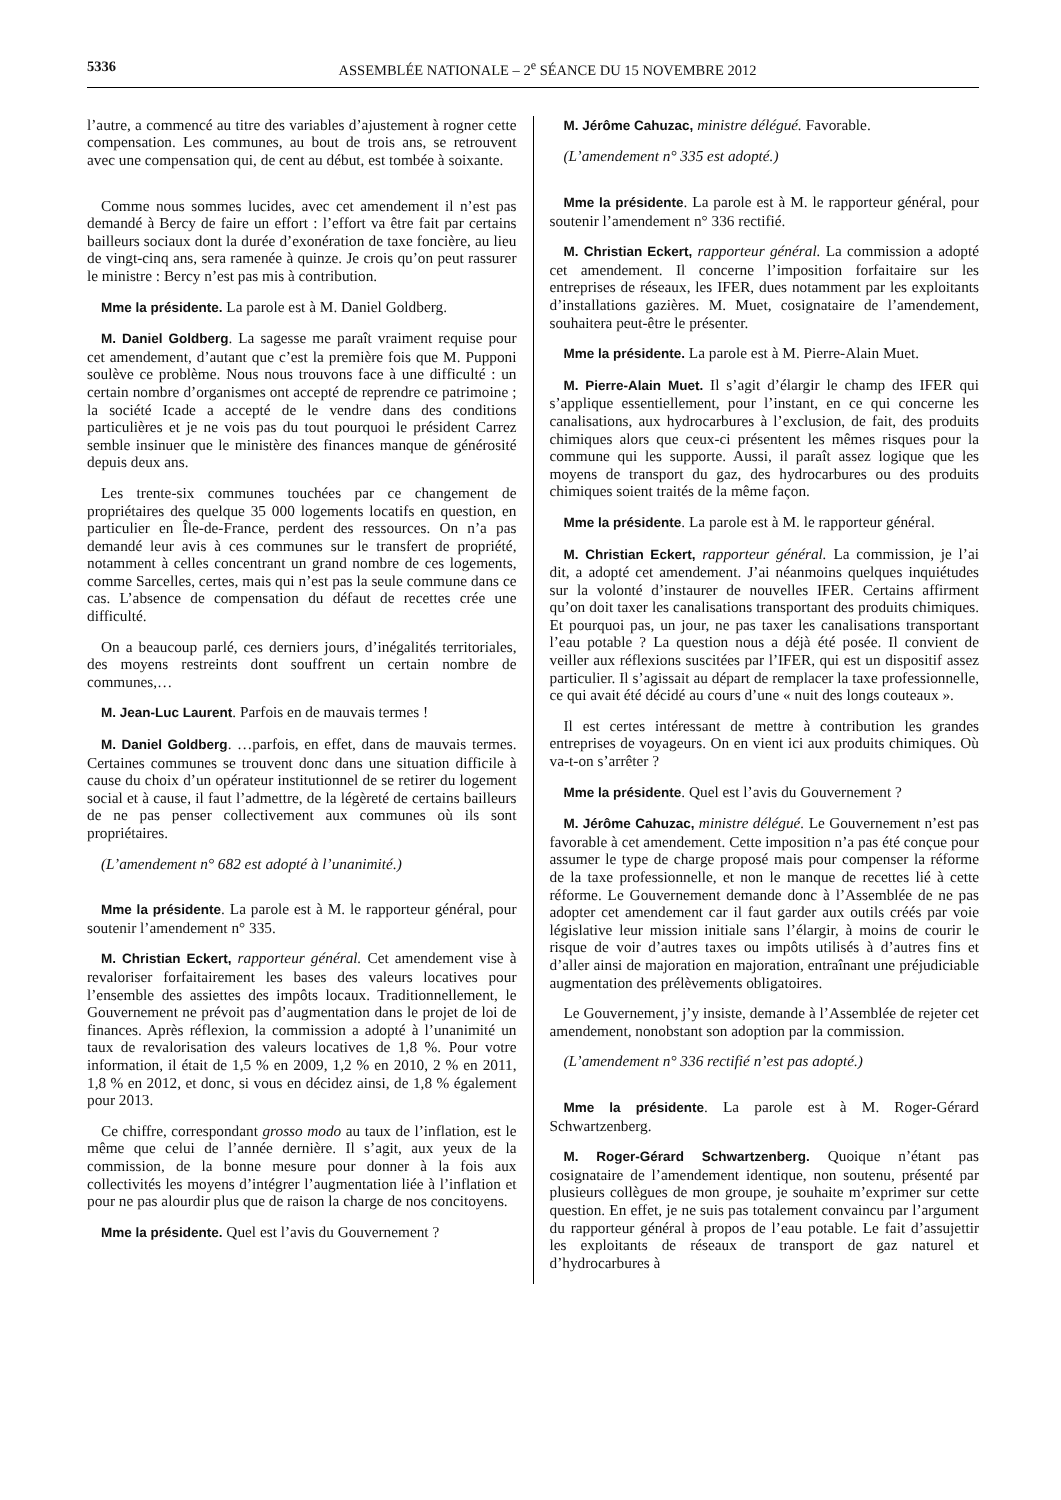5336 ASSEMBLÉE NATIONALE – 2<sup>e</sup> SÉANCE DU 15 NOVEMBRE 2012
l’autre, a commencé au titre des variables d’ajustement à rogner cette compensation. Les communes, au bout de trois ans, se retrouvent avec une compensation qui, de cent au début, est tombée à soixante.
Comme nous sommes lucides, avec cet amendement il n’est pas demandé à Bercy de faire un effort : l’effort va être fait par certains bailleurs sociaux dont la durée d’exonération de taxe foncière, au lieu de vingt-cinq ans, sera ramenée à quinze. Je crois qu’on peut rassurer le ministre : Bercy n’est pas mis à contribution.
Mme la présidente. La parole est à M. Daniel Goldberg.
M. Daniel Goldberg. La sagesse me paraît vraiment requise pour cet amendement, d’autant que c’est la première fois que M. Pupponi soulève ce problème. Nous nous trouvons face à une difficulté : un certain nombre d’organismes ont accepté de reprendre ce patrimoine ; la société Icade a accepté de le vendre dans des conditions particulières et je ne vois pas du tout pourquoi le président Carrez semble insinuer que le ministère des finances manque de générosité depuis deux ans.
Les trente-six communes touchées par ce changement de propriétaires des quelque 35 000 logements locatifs en question, en particulier en Île-de-France, perdent des ressources. On n’a pas demandé leur avis à ces communes sur le transfert de propriété, notamment à celles concentrant un grand nombre de ces logements, comme Sarcelles, certes, mais qui n’est pas la seule commune dans ce cas. L’absence de compensation du défaut de recettes crée une difficulté.
On a beaucoup parlé, ces derniers jours, d’inégalités territoriales, des moyens restreints dont souffrent un certain nombre de communes,…
M. Jean-Luc Laurent. Parfois en de mauvais termes !
M. Daniel Goldberg. …parfois, en effet, dans de mauvais termes. Certaines communes se trouvent donc dans une situation difficile à cause du choix d’un opérateur institutionnel de se retirer du logement social et à cause, il faut l’admettre, de la légèreté de certains bailleurs de ne pas penser collectivement aux communes où ils sont propriétaires.
(L’amendement n° 682 est adopté à l’unanimité.)
Mme la présidente. La parole est à M. le rapporteur général, pour soutenir l’amendement n° 335.
M. Christian Eckert, rapporteur général. Cet amendement vise à revaloriser forfaitairement les bases des valeurs locatives pour l’ensemble des assiettes des impôts locaux. Traditionnellement, le Gouvernement ne prévoit pas d’augmentation dans le projet de loi de finances. Après réflexion, la commission a adopté à l’unanimité un taux de revalorisation des valeurs locatives de 1,8 %. Pour votre information, il était de 1,5 % en 2009, 1,2 % en 2010, 2 % en 2011, 1,8 % en 2012, et donc, si vous en décidez ainsi, de 1,8 % également pour 2013.
Ce chiffre, correspondant grosso modo au taux de l’inflation, est le même que celui de l’année dernière. Il s’agit, aux yeux de la commission, de la bonne mesure pour donner à la fois aux collectivités les moyens d’intégrer l’augmentation liée à l’inflation et pour ne pas alourdir plus que de raison la charge de nos concitoyens.
Mme la présidente. Quel est l’avis du Gouvernement ?
M. Jérôme Cahuzac, ministre délégué. Favorable.
(L’amendement n° 335 est adopté.)
Mme la présidente. La parole est à M. le rapporteur général, pour soutenir l’amendement n° 336 rectifié.
M. Christian Eckert, rapporteur général. La commission a adopté cet amendement. Il concerne l’imposition forfaitaire sur les entreprises de réseaux, les IFER, dues notamment par les exploitants d’installations gazières. M. Muet, cosignataire de l’amendement, souhaitera peut-être le présenter.
Mme la présidente. La parole est à M. Pierre-Alain Muet.
M. Pierre-Alain Muet. Il s’agit d’élargir le champ des IFER qui s’applique essentiellement, pour l’instant, en ce qui concerne les canalisations, aux hydrocarbures à l’exclusion, de fait, des produits chimiques alors que ceux-ci présentent les mêmes risques pour la commune qui les supporte. Aussi, il paraît assez logique que les moyens de transport du gaz, des hydrocarbures ou des produits chimiques soient traités de la même façon.
Mme la présidente. La parole est à M. le rapporteur général.
M. Christian Eckert, rapporteur général. La commission, je l’ai dit, a adopté cet amendement. J’ai néanmoins quelques inquiétudes sur la volonté d’instaurer de nouvelles IFER. Certains affirment qu’on doit taxer les canalisations transportant des produits chimiques. Et pourquoi pas, un jour, ne pas taxer les canalisations transportant l’eau potable ? La question nous a déjà été posée. Il convient de veiller aux réflexions suscitées par l’IFER, qui est un dispositif assez particulier. Il s’agissait au départ de remplacer la taxe professionnelle, ce qui avait été décidé au cours d’une « nuit des longs couteaux ».
Il est certes intéressant de mettre à contribution les grandes entreprises de voyageurs. On en vient ici aux produits chimiques. Où va-t-on s’arrêter ?
Mme la présidente. Quel est l’avis du Gouvernement ?
M. Jérôme Cahuzac, ministre délégué. Le Gouvernement n’est pas favorable à cet amendement. Cette imposition n’a pas été conçue pour assumer le type de charge proposé mais pour compenser la réforme de la taxe professionnelle, et non le manque de recettes lié à cette réforme. Le Gouvernement demande donc à l’Assemblée de ne pas adopter cet amendement car il faut garder aux outils créés par voie législative leur mission initiale sans l’élargir, à moins de courir le risque de voir d’autres taxes ou impôts utilisés à d’autres fins et d’aller ainsi de majoration en majoration, entraînant une préjudiciable augmentation des prélèvements obligatoires.
Le Gouvernement, j’y insiste, demande à l’Assemblée de rejeter cet amendement, nonobstant son adoption par la commission.
(L’amendement n° 336 rectifié n’est pas adopté.)
Mme la présidente. La parole est à M. Roger-Gérard Schwartzenberg.
M. Roger-Gérard Schwartzenberg. Quoique n’étant pas cosignataire de l’amendement identique, non soutenu, présenté par plusieurs collègues de mon groupe, je souhaite m’exprimer sur cette question. En effet, je ne suis pas totalement convaincu par l’argument du rapporteur général à propos de l’eau potable. Le fait d’assujettir les exploitants de réseaux de transport de gaz naturel et d’hydrocarbures à